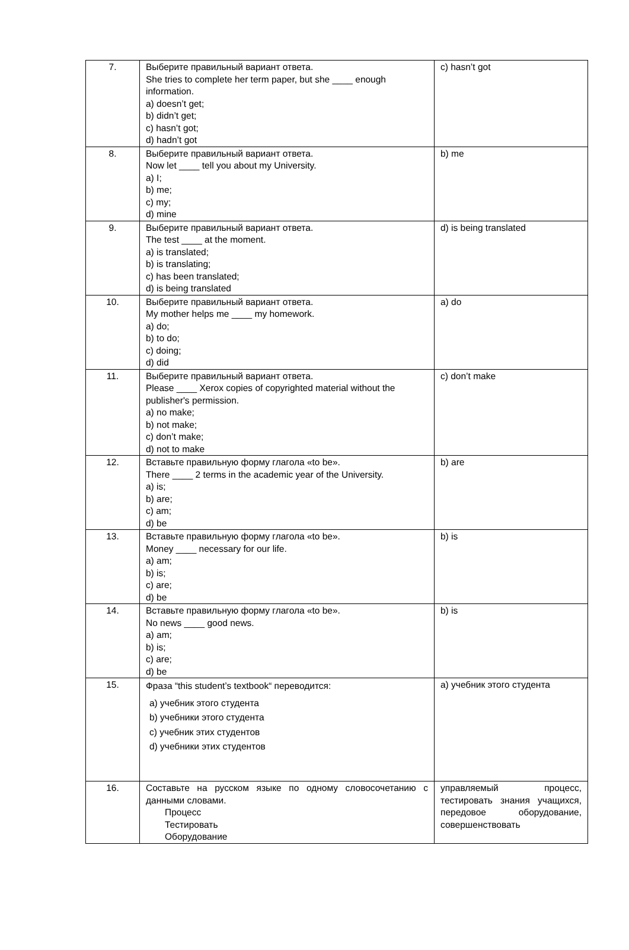| 7. | Выберите правильный вариант ответа. She tries to complete her term paper, but she ____ enough information. a) doesn’t get; b) didn’t get; c) hasn’t got; d) hadn’t got | c) hasn’t got |
| 8. | Выберите правильный вариант ответа. Now let ____ tell you about my University. a) I; b) me; c) my; d) mine | b) me |
| 9. | Выберите правильный вариант ответа. The test ____ at the moment. a) is translated; b) is translating; c) has been translated; d) is being translated | d) is being translated |
| 10. | Выберите правильный вариант ответа. My mother helps me ____ my homework. a) do; b) to do; c) doing; d) did | a) do |
| 11. | Выберите правильный вариант ответа. Please ____ Xerox copies of copyrighted material without the publisher's permission. a) no make; b) not make; c) don’t make; d) not to make | c) don’t make |
| 12. | Вставьте правильную форму глагола «to be». There ____ 2 terms in the academic year of the University. a) is; b) are; c) am; d) be | b) are |
| 13. | Вставьте правильную форму глагола «to be». Money ____ necessary for our life. a) am; b) is; c) are; d) be | b) is |
| 14. | Вставьте правильную форму глагола «to be». No news ____ good news. a) am; b) is; c) are; d) be | b) is |
| 15. | Фраза “this student’s textbook“ переводится: a) учебник этого студента b) учебники этого студента c) учебник этих студентов d) учебники этих студентов | a) учебник этого студента |
| 16. | Составьте на русском языке по одному словосочетанию с данными словами. Процесс Тестировать Оборудование | управляемый процесс, тестировать знания учащихся, передовое оборудование, совершенствовать |